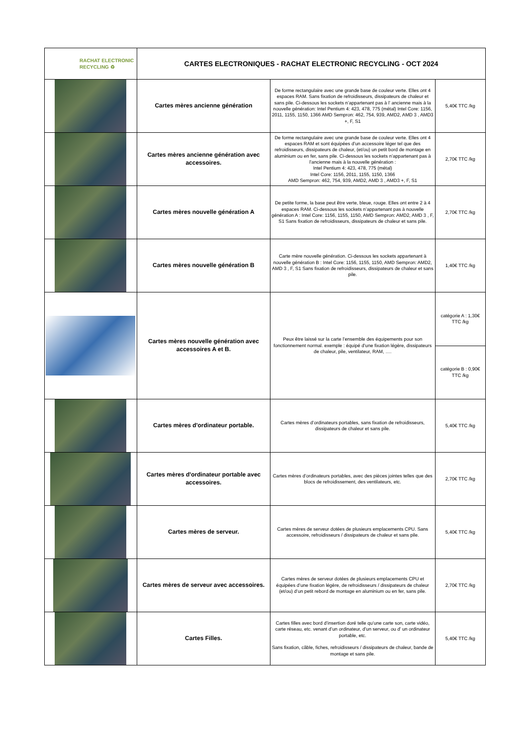| RACHAT ELECTRONIC RECYCLING ♻ | CARTES ELECTRONIQUES - RACHAT ELECTRONIC RECYCLING - OCT 2024 | | |
| | Cartes mères ancienne génération | De forme rectangulaire avec une grande base de couleur verte. Elles ont 4 espaces RAM. Sans fixation de refroidisseurs, dissipateurs de chaleur et sans pile. Ci-dessous les sockets n’appartenant pas à l’ ancienne mais à la nouvelle génération: Intel Pentium 4: 423, 478, 775 (métal) Intel Core: 1156, 2011, 1155, 1150, 1366 AMD Sempron: 462, 754, 939, AMD2, AMD 3 , AMD3 +, F, S1 | 5,40€ TTC /kg |
| | Cartes mères ancienne génération avec accessoires. | De forme rectangulaire avec une grande base de couleur verte. Elles ont 4 espaces RAM et sont équipées d’un accessoire léger tel que des refroidisseurs, dissipateurs de chaleur, (et/ou) un petit bord de montage en aluminium ou en fer, sans pile. Ci-dessous les sockets n’appartenant pas à l’ancienne mais à la nouvelle génération : Intel Pentium 4: 423, 478, 775 (métal) Intel Core: 1156, 2011, 1155, 1150, 1366 AMD Sempron: 462, 754, 939, AMD2, AMD 3 , AMD3 +, F, S1 | 2,70€ TTC /kg |
| | Cartes mères nouvelle génération A | De petite forme, la base peut être verte, bleue, rouge. Elles ont entre 2 à 4 espaces RAM. Ci-dessous les sockets n’appartenant pas à nouvelle génération A : Intel Core: 1156, 1155, 1150, AMD Sempron: AMD2, AMD 3 , F, S1 Sans fixation de refroidisseurs, dissipateurs de chaleur et sans pile. | 2,70€ TTC /kg |
| | Cartes mères nouvelle génération B | Carte mère nouvelle génération. Ci-dessous les sockets appartenant à nouvelle génération B : Intel Core: 1156, 1155, 1150, AMD Sempron: AMD2, AMD 3 , F, S1 Sans fixation de refroidisseurs, dissipateurs de chaleur et sans pile. | 1,40€ TTC /kg |
| | Cartes mères nouvelle génération avec accessoires A et B. | Peux être laissé sur la carte l’ensemble des équipements pour son fonctionnement normal. exemple : équipé d’une fixation légère, dissipateurs de chaleur, pile, ventilateur, RAM, …. | catégorie A : 1,30€ TTC /kg |
| | | | catégorie B : 0,90€ TTC /kg |
| | Cartes mères d'ordinateur portable. | Cartes mères d’ordinateurs portables, sans fixation de refroidisseurs, dissipateurs de chaleur et sans pile. | 5,40€ TTC /kg |
| | Cartes mères d'ordinateur portable avec accessoires. | Cartes mères d’ordinateurs portables, avec des pièces jointes telles que des blocs de refroidissement, des ventilateurs, etc. | 2,70€ TTC /kg |
| | Cartes mères de serveur. | Cartes mères de serveur dotées de plusieurs emplacements CPU. Sans accessoire, refroidisseurs / dissipateurs de chaleur et sans pile. | 5,40€ TTC /kg |
| | Cartes mères de serveur avec accessoires. | Cartes mères de serveur dotées de plusieurs emplacements CPU et équipées d’une fixation légère, de refroidisseurs / dissipateurs de chaleur (et/ou) d’un petit rebord de montage en aluminium ou en fer, sans pile. | 2,70€ TTC /kg |
| | Cartes Filles. | Cartes filles avec bord d’insertion doré telle qu’une carte son, carte vidéo, carte réseau, etc. venant d’un ordinateur, d’un serveur, ou d’ un ordinateur portable, etc. Sans fixation, câble, fiches, refroidisseurs / dissipateurs de chaleur, bande de montage et sans pile. | 5,40€ TTC /kg |